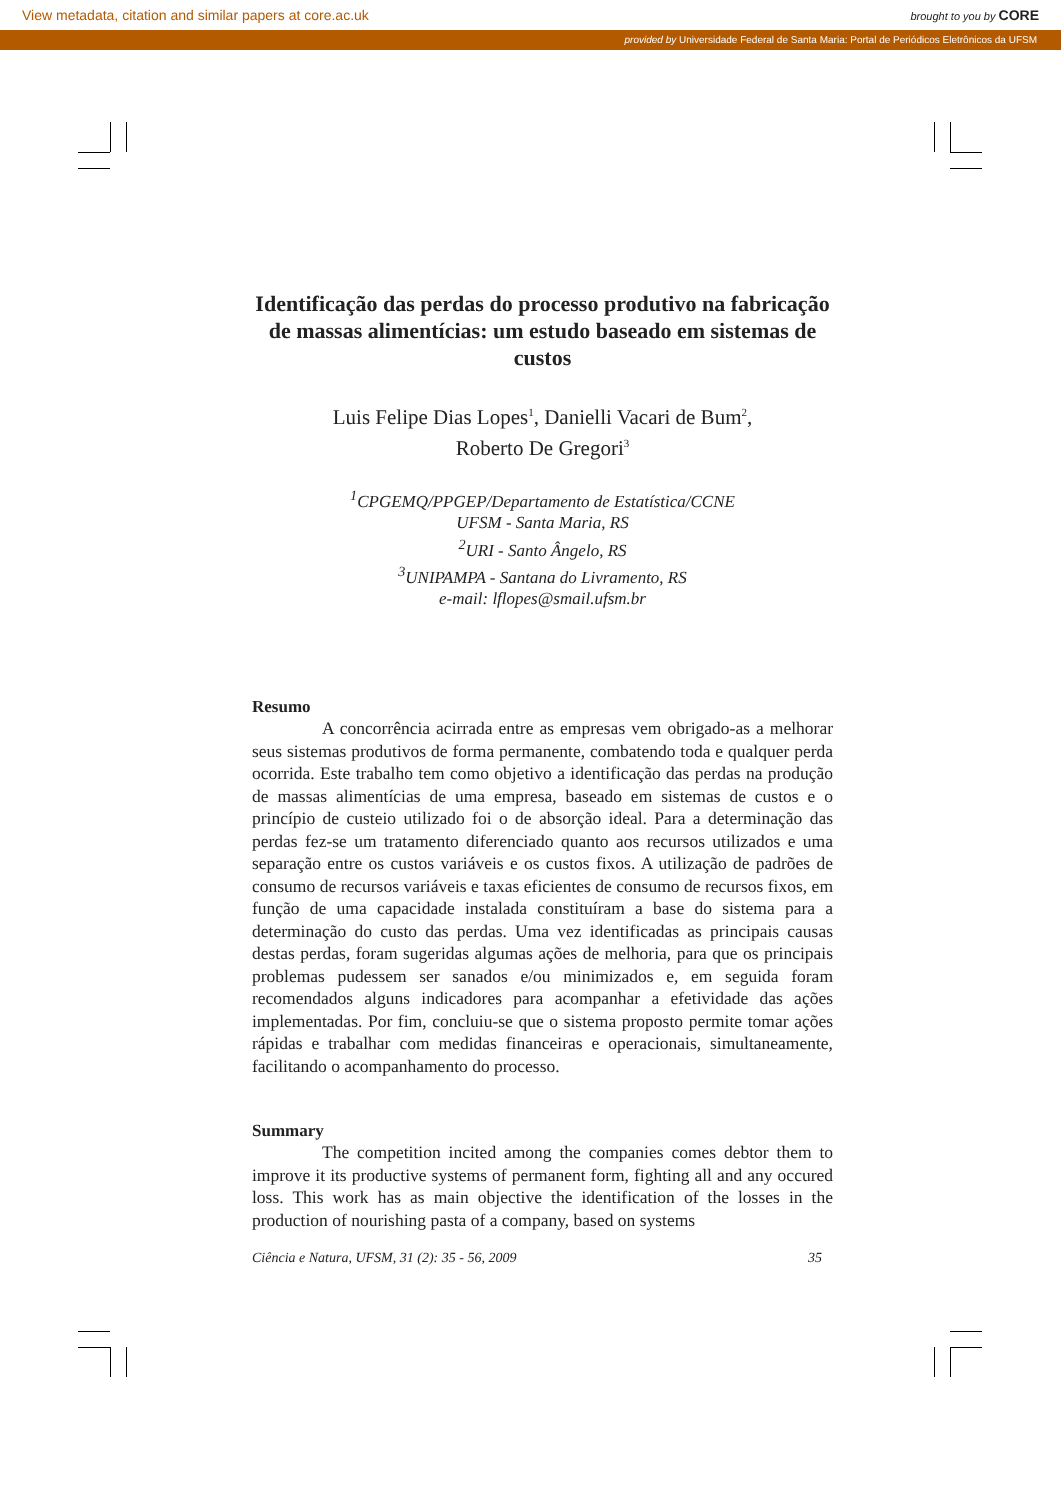View metadata, citation and similar papers at core.ac.uk brought to you by CORE
provided by Universidade Federal de Santa Maria: Portal de Periódicos Eletrônicos da UFSM
Identificação das perdas do processo produtivo na fabricação de massas alimentícias: um estudo baseado em sistemas de custos
Luis Felipe Dias Lopes<sup>1</sup>, Danielli Vacari de Bum<sup>2</sup>,
Roberto De Gregori<sup>3</sup>
<sup>1</sup> CPGEMQ/PPGEP/Departamento de Estatística/CCNE
UFSM - Santa Maria, RS
<sup>2</sup> URI - Santo Ângelo, RS
<sup>3</sup> UNIPAMPA - Santana do Livramento, RS
e-mail: lflopes@smail.ufsm.br
Resumo
A concorrência acirrada entre as empresas vem obrigado-as a melhorar seus sistemas produtivos de forma permanente, combatendo toda e qualquer perda ocorrida. Este trabalho tem como objetivo a identificação das perdas na produção de massas alimentícias de uma empresa, baseado em sistemas de custos e o princípio de custeio utilizado foi o de absorção ideal. Para a determinação das perdas fez-se um tratamento diferenciado quanto aos recursos utilizados e uma separação entre os custos variáveis e os custos fixos. A utilização de padrões de consumo de recursos variáveis e taxas eficientes de consumo de recursos fixos, em função de uma capacidade instalada constituíram a base do sistema para a determinação do custo das perdas. Uma vez identificadas as principais causas destas perdas, foram sugeridas algumas ações de melhoria, para que os principais problemas pudessem ser sanados e/ou minimizados e, em seguida foram recomendados alguns indicadores para acompanhar a efetividade das ações implementadas. Por fim, concluiu-se que o sistema proposto permite tomar ações rápidas e trabalhar com medidas financeiras e operacionais, simultaneamente, facilitando o acompanhamento do processo.
Summary
The competition incited among the companies comes debtor them to improve it its productive systems of permanent form, fighting all and any occured loss. This work has as main objective the identification of the losses in the production of nourishing pasta of a company, based on systems
Ciência e Natura, UFSM, 31 (2): 35 - 56, 2009 35